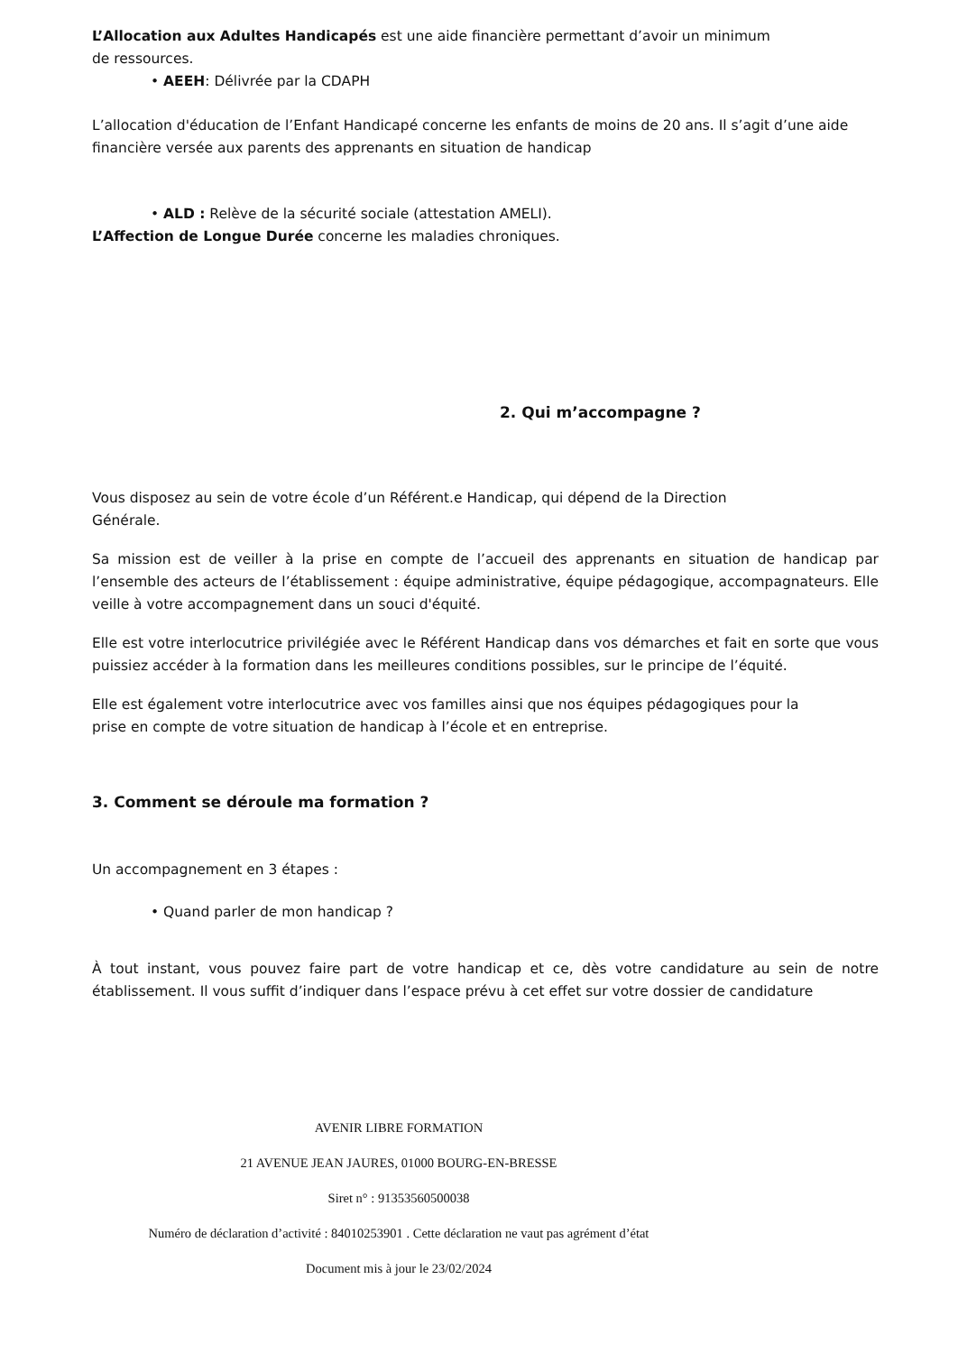L’Allocation aux Adultes Handicapés est une aide financière permettant d’avoir un minimum
de ressources.
• AEEH: Délivrée par la CDAPH
L’allocation d'éducation de l’Enfant Handicapé concerne les enfants de moins de 20 ans. Il s’agit d’une aide financière versée aux parents des apprenants en situation de handicap
• ALD : Relève de la sécurité sociale (attestation AMELI).
L’Affection de Longue Durée concerne les maladies chroniques.
2. Qui m’accompagne ?
Vous disposez au sein de votre école d’un Référent.e Handicap, qui dépend de la Direction
Générale.
Sa mission est de veiller à la prise en compte de l’accueil des apprenants en situation de handicap par l’ensemble des acteurs de l’établissement : équipe administrative, équipe pédagogique, accompagnateurs. Elle veille à votre accompagnement dans un souci d'équité.
Elle est votre interlocutrice privilégiée avec le Référent Handicap dans vos démarches et fait en sorte que vous puissiez accéder à la formation dans les meilleures conditions possibles, sur le principe de l’équité.
Elle est également votre interlocutrice avec vos familles ainsi que nos équipes pédagogiques pour la
prise en compte de votre situation de handicap à l’école et en entreprise.
3. Comment se déroule ma formation ?
Un accompagnement en 3 étapes :
• Quand parler de mon handicap ?
À tout instant, vous pouvez faire part de votre handicap et ce, dès votre candidature au sein de notre établissement. Il vous suffit d’indiquer dans l’espace prévu à cet effet sur votre dossier de candidature
AVENIR LIBRE FORMATION
21 AVENUE JEAN JAURES, 01000 BOURG-EN-BRESSE
Siret n° : 91353560500038
Numéro de déclaration d’activité : 84010253901 . Cette déclaration ne vaut pas agrément d’état
Document mis à jour le 23/02/2024